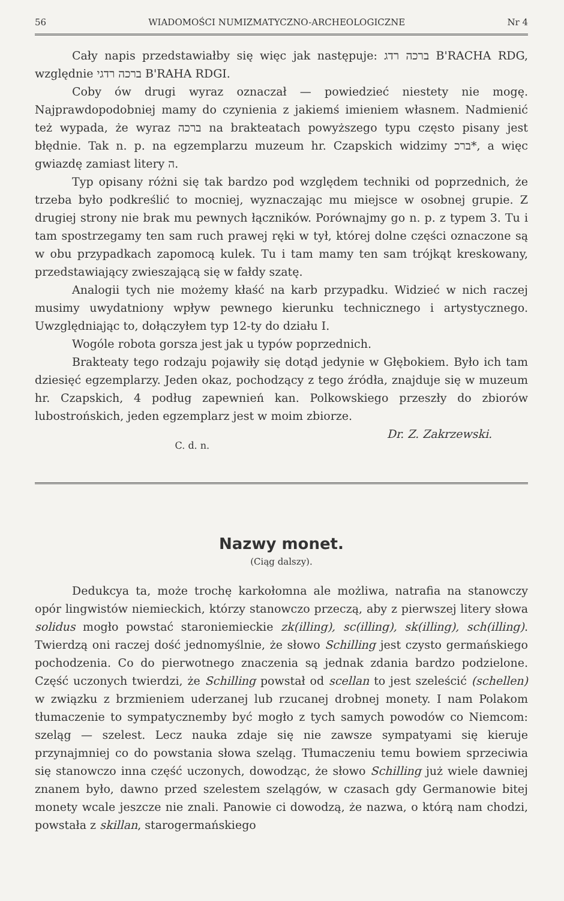56 WIADOMOŚCI NUMIZMATYCZNO-ARCHEOLOGICZNE Nr 4
Cały napis przedstawiałby się więc jak następuje: ברכה רדג B'RACHA RDG, względnie ברכה רדגי B'RAHA RDGI.
Coby ów drugi wyraz oznaczał — powiedzieć niestety nie mogę. Najprawdopodobniej mamy do czynienia z jakiemś imieniem własnem. Nadmienić też wypada, że wyraz ברכה na brakteatach powyższego typu często pisany jest błędnie. Tak n. p. na egzemplarzu muzeum hr. Czapskich widzimy ברכ*, a więc gwiazdę zamiast litery ה.
Typ opisany różni się tak bardzo pod względem techniki od poprzednich, że trzeba było podkreślić to mocniej, wyznaczając mu miejsce w osobnej grupie. Z drugiej strony nie brak mu pewnych łączników. Porównajmy go n. p. z typem 3. Tu i tam spostrzegamy ten sam ruch prawej ręki w tył, której dolne części oznaczone są w obu przypadkach zapomocą kulek. Tu i tam mamy ten sam trójkąt kreskowany, przedstawiający zwieszającą się w fałdy szatę.
Analogii tych nie możemy kłaść na karb przypadku. Widzieć w nich raczej musimy uwydatniony wpływ pewnego kierunku technicznego i artystycznego. Uwzględniając to, dołączyłem typ 12-ty do działu I.
Wogóle robota gorsza jest jak u typów poprzednich.
Brakteaty tego rodzaju pojawiły się dotąd jedynie w Głębokiem. Było ich tam dziesięć egzemplarzy. Jeden okaz, pochodzący z tego źródła, znajduje się w muzeum hr. Czapskich, 4 podług zapewnień kan. Polkowskiego przeszły do zbiorów lubostrońskich, jeden egzemplarz jest w moim zbiorze. Dr. Z. Zakrzewski.
C. d. n.
Nazwy monet.
(Ciąg dalszy).
Dedukcya ta, może trochę karkołomna ale możliwa, natrafia na stanowczy opór lingwistów niemieckich, którzy stanowczo przeczą, aby z pierwszej litery słowa solidus mogło powstać staroniemieckie zk(illing), sc(illing), sk(illing), sch(illing). Twierdzą oni raczej dość jednomyślnie, że słowo Schilling jest czysto germańskiego pochodzenia. Co do pierwotnego znaczenia są jednak zdania bardzo podzielone. Część uczonych twierdzi, że Schilling powstał od scellan to jest szeleścić (schellen) w związku z brzmieniem uderzanej lub rzucanej drobnej monety. I nam Polakom tłumaczenie to sympatycznemby być mogło z tych samych powodów co Niemcom: szeląg — szelest. Lecz nauka zdaje się nie zawsze sympatyami się kieruje przynajmniej co do powstania słowa szeląg. Tłumaczeniu temu bowiem sprzeciwia się stanowczo inna część uczonych, dowodząc, że słowo Schilling już wiele dawniej znanem było, dawno przed szelestem szelągów, w czasach gdy Germanowie bitej monety wcale jeszcze nie znali. Panowie ci dowodzą, że nazwa, o którą nam chodzi, powstała z skillan, starogermańskiego